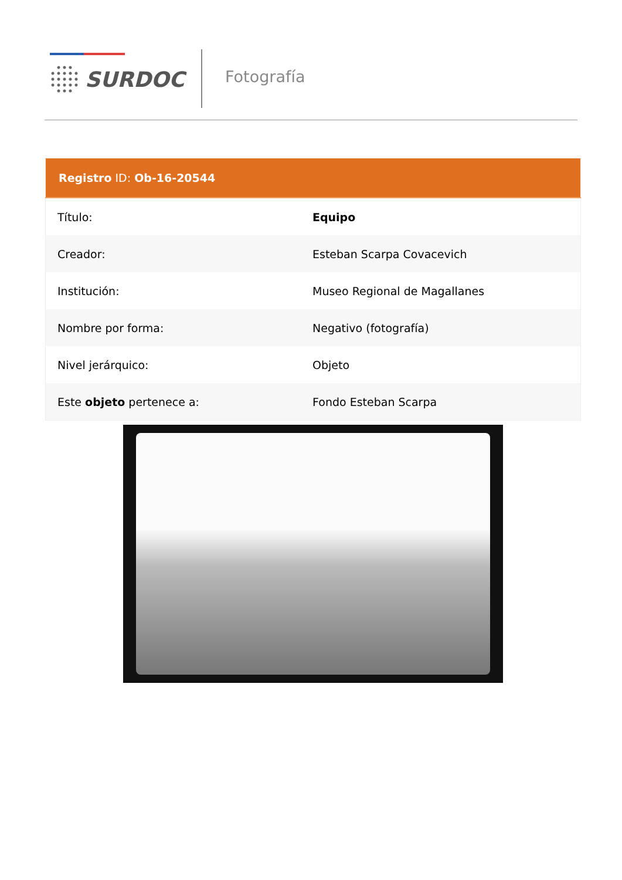SURDOC Fotografía
| Registro ID: Ob-16-20544 | |
| --- | --- |
| Título: | Equipo |
| Creador: | Esteban Scarpa Covacevich |
| Institución: | Museo Regional de Magallanes |
| Nombre por forma: | Negativo (fotografía) |
| Nivel jerárquico: | Objeto |
| Este objeto pertenece a: | Fondo Esteban Scarpa |